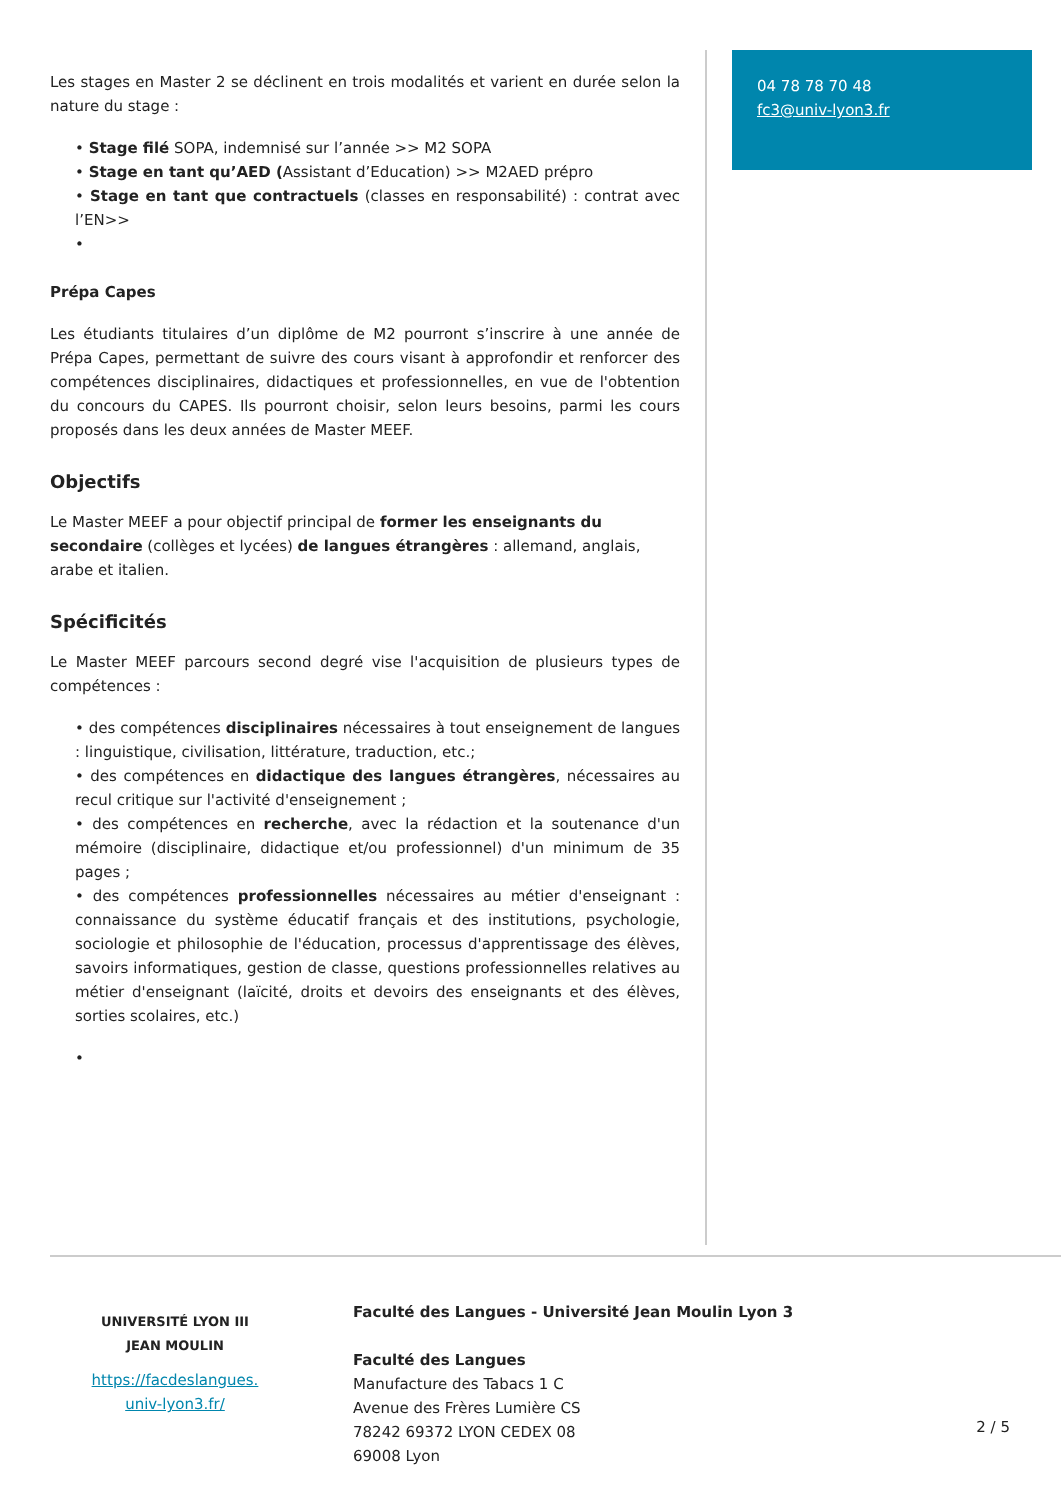Les stages en Master 2 se déclinent en trois modalités et varient en durée selon la nature du stage :
• Stage filé SOPA, indemnisé sur l’année >> M2 SOPA
• Stage en tant qu’AED (Assistant d’Education) >> M2AED prépro
• Stage en tant que contractuels (classes en responsabilité) : contrat avec l’EN>>
•
Prépa Capes
Les étudiants titulaires d’un diplôme de M2 pourront s’inscrire à une année de Prépa Capes, permettant de suivre des cours visant à approfondir et renforcer des compétences disciplinaires, didactiques et professionnelles, en vue de l'obtention du concours du CAPES. Ils pourront choisir, selon leurs besoins, parmi les cours proposés dans les deux années de Master MEEF.
Objectifs
Le Master MEEF a pour objectif principal de former les enseignants du secondaire (collèges et lycées) de langues étrangères : allemand, anglais, arabe et italien.
Spécificités
Le Master MEEF parcours second degré vise l'acquisition de plusieurs types de compétences :
• des compétences disciplinaires nécessaires à tout enseignement de langues : linguistique, civilisation, littérature, traduction, etc.;
• des compétences en didactique des langues étrangères, nécessaires au recul critique sur l'activité d'enseignement ;
• des compétences en recherche, avec la rédaction et la soutenance d'un mémoire (disciplinaire, didactique et/ou professionnel) d'un minimum de 35 pages ;
• des compétences professionnelles nécessaires au métier d'enseignant : connaissance du système éducatif français et des institutions, psychologie, sociologie et philosophie de l'éducation, processus d'apprentissage des élèves, savoirs informatiques, gestion de classe, questions professionnelles relatives au métier d'enseignant (laïcité, droits et devoirs des enseignants et des élèves, sorties scolaires, etc.)
•
04 78 78 70 48
fc3@univ-lyon3.fr
UNIVERSITÉ LYON III
JEAN MOULIN
https://facdeslangues.
univ-lyon3.fr/
Faculté des Langues - Université Jean Moulin Lyon 3
Faculté des Langues
Manufacture des Tabacs 1 C
Avenue des Frères Lumière CS
78242 69372 LYON CEDEX 08
69008 Lyon
2 / 5